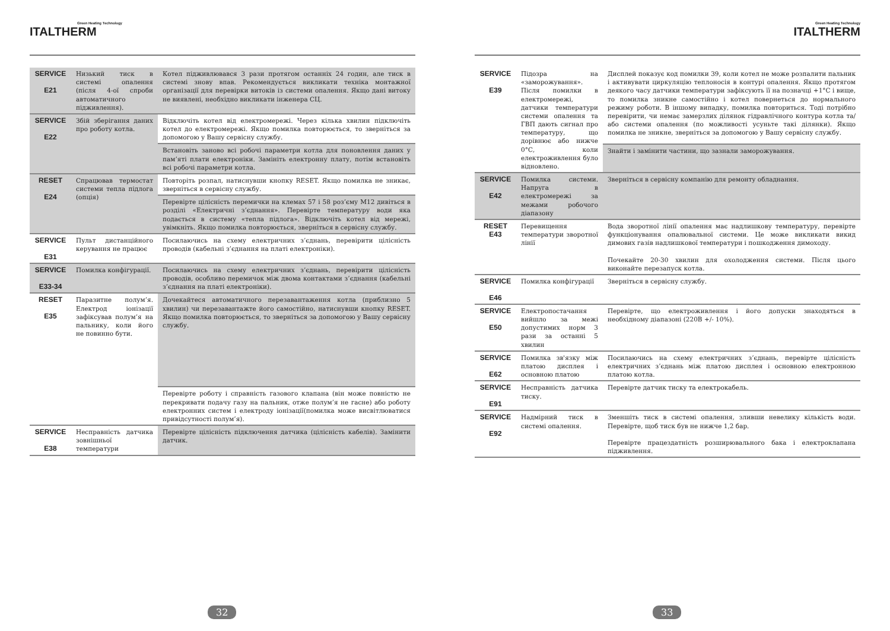Green Heating Technology
ITALTHERM
| SERVICE E21 | Низький тиск в системі опалення (після 4-ої спроби автоматичного підживлення). | Котел підживлювався 3 рази протягом останніх 24 годин, але тиск в системі знову впав. Рекомендується викликати техніка монтажної організації для перевірки витоків із системи опалення. Якщо дані витоку не виявлені, необхідно викликати інженера СЦ. |
| SERVICE E22 | Збій зберігання даних про роботу котла. | Відключіть котел від електромережі. Через кілька хвилин підключіть котел до електромережі. Якщо помилка повторюється, то зверніться за допомогою у Вашу сервісну службу. |
| | | Встановіть заново всі робочі параметри котла для поновлення даних у пам’яті плати електроніки. Замініть електронну плату, потім встановіть всі робочі параметри котла. |
| RESET E24 | Спрацював термостат системи тепла підлога (опція) | Повторіть розпал, натиснувши кнопку RESET. Якщо помилка не зникає, зверніться в сервісну службу. |
| | | Перевірте цілісність перемички на клемах 57 і 58 роз’єму M12 дивіться в розділі «Електричні з’єднання». Перевірте температуру води яка подається в систему «тепла підлога». Відключіть котел від мережі, увімкніть. Якщо помилка повторюється, зверніться в сервісну службу. |
| SERVICE E31 | Пульт дистанційного керування не працює | Посилаючись на схему електричних з’єднань, перевірити цілісність проводів (кабельні з’єднання на платі електроніки). |
| SERVICE E33-34 | Помилка конфігурації. | Посилаючись на схему електричних з’єднань, перевірити цілісність проводів, особливо перемичок між двома контактами з’єднання (кабельні з’єднання на платі електроніки). |
| RESET E35 | Паразитне полум’я. Електрод іонізації зафіксував полум’я на пальнику, коли його не повинно бути. | Дочекайтеся автоматичного перезавантаження котла (приблизно 5 хвилин) чи перезавантажте його самостійно, натиснувши кнопку RESET. Якщо помилка повторюється, то зверніться за допомогою у Вашу сервісну службу. |
| | | Перевірте роботу і справність газового клапана (він може повністю не перекривати подачу газу на пальник, отже полум’я не гасне) або роботу електронних систем і електроду іонізації(помилка може висвітлюватися привідсутності полум’я). |
| SERVICE E38 | Несправність датчика зовнішньої температури | Перевірте цілісність підключення датчика (цілісність кабелів). Замінити датчик. |
32
Green Heating Technology
ITALTHERM
| SERVICE E39 | Підозра на «заморожування». Після помилки в електромережі, датчики температури системи опалення та ГВП дають сигнал про температуру, що дорівнює або нижче 0°С, коли електроживлення було відновлено. | Дисплей показує код помилки 39, коли котел не може розпалити пальник і активувати циркуляцію теплоносія в контурі опалення. Якщо протягом деякого часу датчики температури зафіксують її на позначці +1°С і вище, то помилка зникне самостійно і котел повернеться до нормального режиму роботи. В іншому випадку, помилка повториться. Тоді потрібно перевірити, чи немає замерзлих ділянок гідравлічного контура котла та/або системи опалення (по можливості усуньте такі ділянки). Якщо помилка не зникне, зверніться за допомогою у Вашу сервісну службу. |
| | | Знайти і замінити частини, що зазнали заморожування. |
| SERVICE E42 | Помилка системи. Напруга в електромережі за межами робочого діапазону | Зверніться в сервісну компанію для ремонту обладнання. |
| RESET E43 | Перевищення температури зворотної лінії | Вода зворотної лінії опалення має надлишкову температуру, перевірте функціонування опалювальної системи. Це може викликати викид димових газів надлишкової температури і пошкодження димоходу. Почекайте 20-30 хвилин для охолодження системи. Після цього виконайте перезапуск котла. |
| SERVICE E46 | Помилка конфігурації | Зверніться в сервісну службу. |
| SERVICE E50 | Електропостачання вийшло за межі допустимих норм 3 рази за останні 5 хвилин | Перевірте, що електроживлення і його допуски знаходяться в необхідному діапазоні (220В +/- 10%). |
| SERVICE E62 | Помилка зв'язку між платою дисплея і основною платою | Посилаючись на схему електричних з’єднань, перевірте цілісність електричних з’єднань між платою дисплея і основною електронною платою котла. |
| SERVICE E91 | Несправність датчика тиску. | Перевірте датчик тиску та електрокабель. |
| SERVICE E92 | Надмірний тиск в системі опалення. | Зменшіть тиск в системі опалення, зливши невелику кількість води. Перевірте, щоб тиск був не нижче 1,2 бар. Перевірте працездатність розширювального бака і електроклапана підживлення. |
33